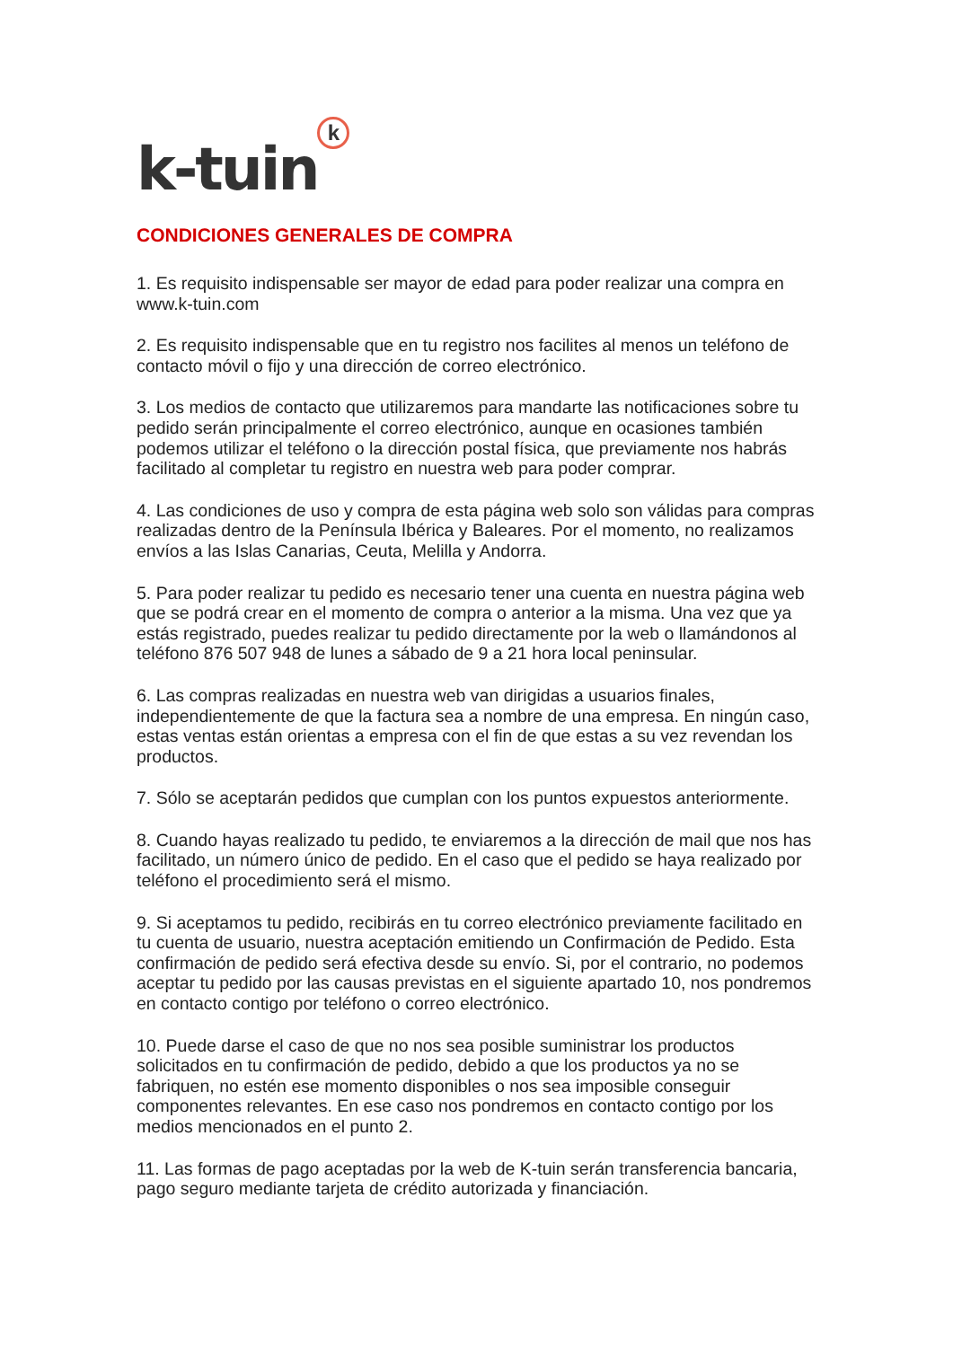k-tuin k
CONDICIONES GENERALES DE COMPRA
1. Es requisito indispensable ser mayor de edad para poder realizar una compra en www.k-tuin.com
2. Es requisito indispensable que en tu registro nos facilites al menos un teléfono de contacto móvil o fijo y una dirección de correo electrónico.
3. Los medios de contacto que utilizaremos para mandarte las notificaciones sobre tu pedido serán principalmente el correo electrónico, aunque en ocasiones también podemos utilizar el teléfono o la dirección postal física, que previamente nos habrás facilitado al completar tu registro en nuestra web para poder comprar.
4. Las condiciones de uso y compra de esta página web solo son válidas para compras realizadas dentro de la Península Ibérica y Baleares. Por el momento, no realizamos envíos a las Islas Canarias, Ceuta, Melilla y Andorra.
5. Para poder realizar tu pedido es necesario tener una cuenta en nuestra página web que se podrá crear en el momento de compra o anterior a la misma. Una vez que ya estás registrado, puedes realizar tu pedido directamente por la web o llamándonos al teléfono 876 507 948 de lunes a sábado de 9 a 21 hora local peninsular.
6. Las compras realizadas en nuestra web van dirigidas a usuarios finales, independientemente de que la factura sea a nombre de una empresa. En ningún caso, estas ventas están orientas a empresa con el fin de que estas a su vez revendan los productos.
7. Sólo se aceptarán pedidos que cumplan con los puntos expuestos anteriormente.
8. Cuando hayas realizado tu pedido, te enviaremos a la dirección de mail que nos has facilitado, un número único de pedido. En el caso que el pedido se haya realizado por teléfono el procedimiento será el mismo.
9. Si aceptamos tu pedido, recibirás en tu correo electrónico previamente facilitado en tu cuenta de usuario, nuestra aceptación emitiendo un Confirmación de Pedido. Esta confirmación de pedido será efectiva desde su envío. Si, por el contrario, no podemos aceptar tu pedido por las causas previstas en el siguiente apartado 10, nos pondremos en contacto contigo por teléfono o correo electrónico.
10. Puede darse el caso de que no nos sea posible suministrar los productos solicitados en tu confirmación de pedido, debido a que los productos ya no se fabriquen, no estén ese momento disponibles o nos sea imposible conseguir componentes relevantes. En ese caso nos pondremos en contacto contigo por los medios mencionados en el punto 2.
11. Las formas de pago aceptadas por la web de K-tuin serán transferencia bancaria, pago seguro mediante tarjeta de crédito autorizada y financiación.